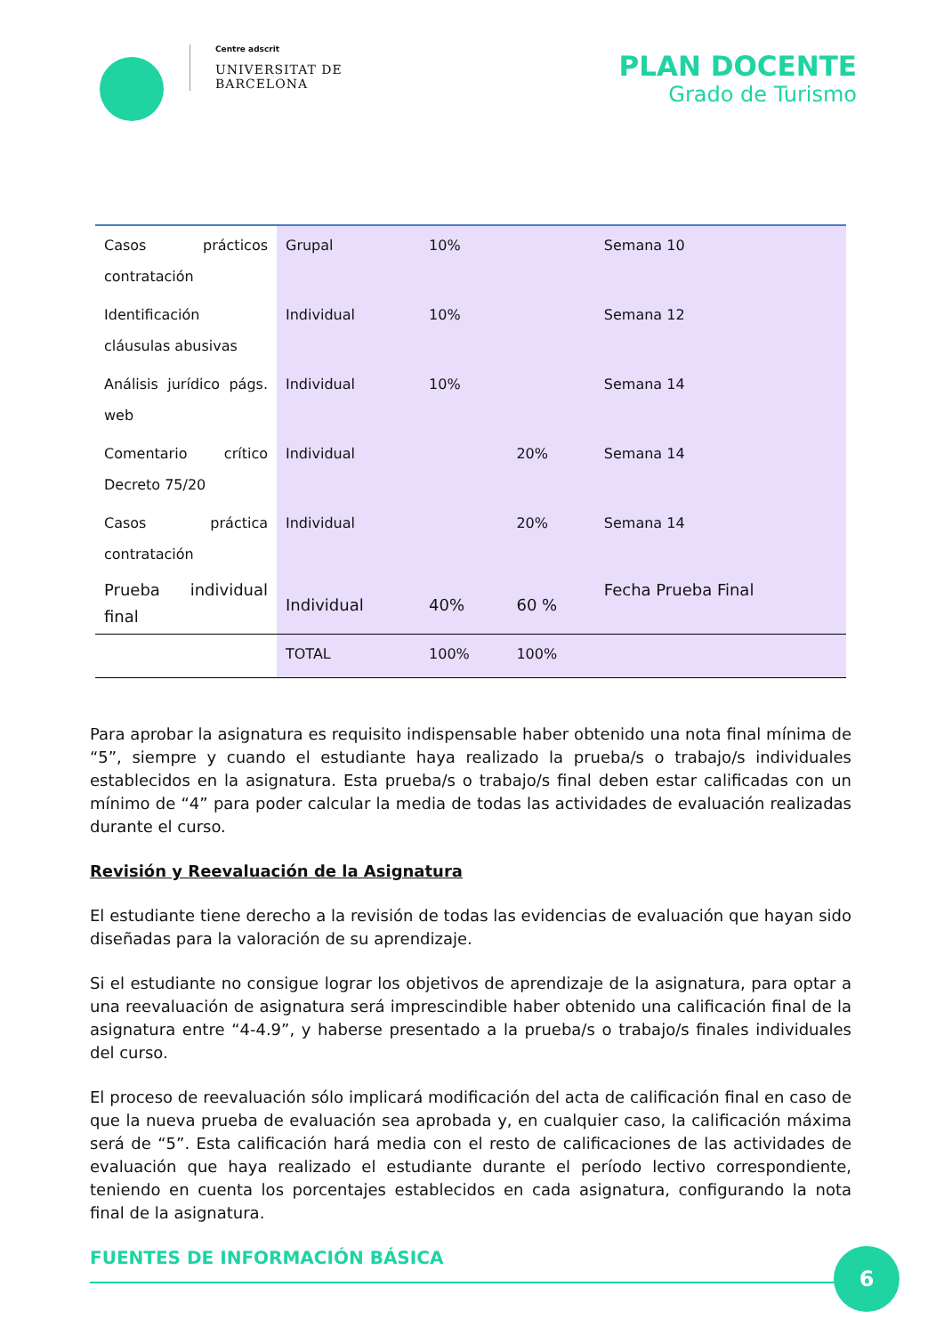Centre adscrit
UNIVERSITAT DE
BARCELONA
PLAN DOCENTE
Grado de Turismo
| Casos prácticos contratación | Grupal | 10% | | Semana 10 |
| Identificación cláusulas abusivas | Individual | 10% | | Semana 12 |
| Análisis jurídico págs. web | Individual | 10% | | Semana 14 |
| Comentario crítico Decreto 75/20 | Individual | | 20% | Semana 14 |
| Casos práctica contratación | Individual | | 20% | Semana 14 |
| Prueba individual final | Individual | 40% | 60 % | Fecha Prueba Final |
| | TOTAL | 100% | 100% | |
Para aprobar la asignatura es requisito indispensable haber obtenido una nota final mínima de “5”, siempre y cuando el estudiante haya realizado la prueba/s o trabajo/s individuales establecidos en la asignatura. Esta prueba/s o trabajo/s final deben estar calificadas con un mínimo de “4” para poder calcular la media de todas las actividades de evaluación realizadas durante el curso.
Revisión y Reevaluación de la Asignatura
El estudiante tiene derecho a la revisión de todas las evidencias de evaluación que hayan sido diseñadas para la valoración de su aprendizaje.
Si el estudiante no consigue lograr los objetivos de aprendizaje de la asignatura, para optar a una reevaluación de asignatura será imprescindible haber obtenido una calificación final de la asignatura entre “4-4.9”, y haberse presentado a la prueba/s o trabajo/s finales individuales del curso.
El proceso de reevaluación sólo implicará modificación del acta de calificación final en caso de que la nueva prueba de evaluación sea aprobada y, en cualquier caso, la calificación máxima será de “5”. Esta calificación hará media con el resto de calificaciones de las actividades de evaluación que haya realizado el estudiante durante el período lectivo correspondiente, teniendo en cuenta los porcentajes establecidos en cada asignatura, configurando la nota final de la asignatura.
FUENTES DE INFORMACIÓN BÁSICA
6